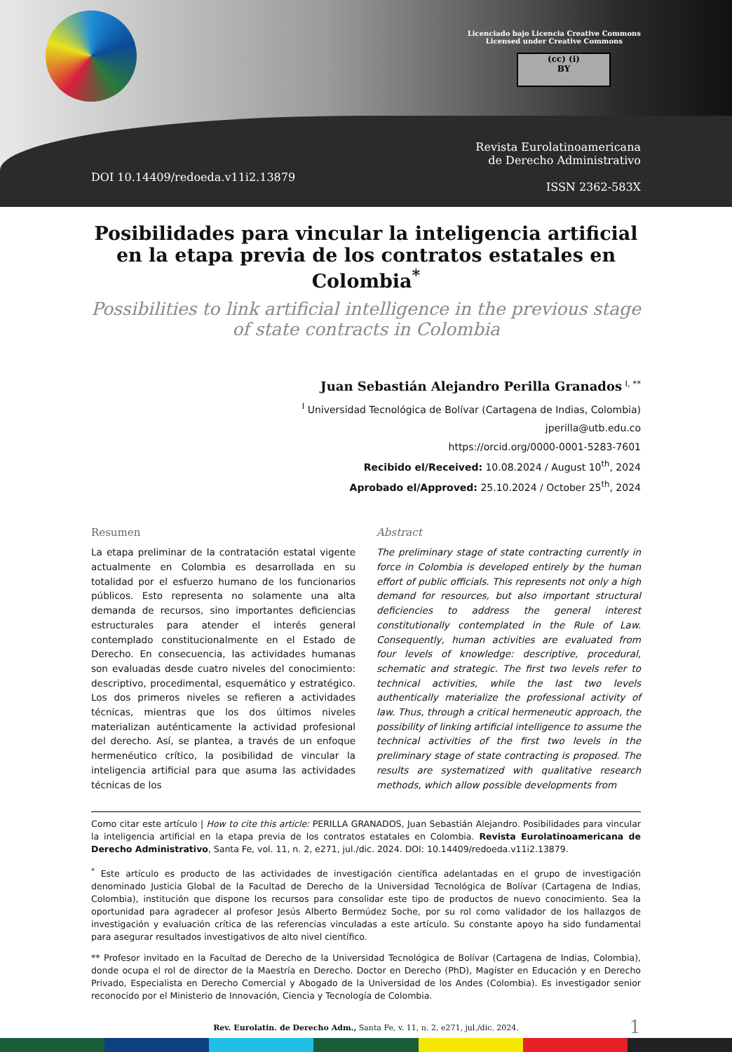Licenciado bajo Licencia Creative Commons
Licensed under Creative Commons
(cc) (i)
BY
Revista Eurolatinoamericana
de Derecho Administrativo
ISSN 2362-583X
DOI 10.14409/redoeda.v11i2.13879
Posibilidades para vincular la inteligencia artificial en la etapa previa de los contratos estatales en Colombia<sup>*</sup>
Possibilities to link artificial intelligence in the previous stage of state contracts in Colombia
Juan Sebastián Alejandro Perilla Granados <sup>I, **</sup>
<sup>I</sup> Universidad Tecnológica de Bolívar (Cartagena de Indias, Colombia)
jperilla@utb.edu.co
https://orcid.org/0000-0001-5283-7601
Recibido el/Received: 10.08.2024 / August 10<sup>th</sup>, 2024
Aprobado el/Approved: 25.10.2024 / October 25<sup>th</sup>, 2024
Resumen
La etapa preliminar de la contratación estatal vigente actualmente en Colombia es desarrollada en su totalidad por el esfuerzo humano de los funcionarios públicos. Esto representa no solamente una alta demanda de recursos, sino importantes deficiencias estructurales para atender el interés general contemplado constitucionalmente en el Estado de Derecho. En consecuencia, las actividades humanas son evaluadas desde cuatro niveles del conocimiento: descriptivo, procedimental, esquemático y estratégico. Los dos primeros niveles se refieren a actividades técnicas, mientras que los dos últimos niveles materializan auténticamente la actividad profesional del derecho. Así, se plantea, a través de un enfoque hermenéutico crítico, la posibilidad de vincular la inteligencia artificial para que asuma las actividades técnicas de los
Abstract
The preliminary stage of state contracting currently in force in Colombia is developed entirely by the human effort of public officials. This represents not only a high demand for resources, but also important structural deficiencies to address the general interest constitutionally contemplated in the Rule of Law. Consequently, human activities are evaluated from four levels of knowledge: descriptive, procedural, schematic and strategic. The first two levels refer to technical activities, while the last two levels authentically materialize the professional activity of law. Thus, through a critical hermeneutic approach, the possibility of linking artificial intelligence to assume the technical activities of the first two levels in the preliminary stage of state contracting is proposed. The results are systematized with qualitative research methods, which allow possible developments from
Como citar este artículo | How to cite this article: PERILLA GRANADOS, Juan Sebastián Alejandro. Posibilidades para vincular la inteligencia artificial en la etapa previa de los contratos estatales en Colombia. Revista Eurolatinoamericana de Derecho Administrativo, Santa Fe, vol. 11, n. 2, e271, jul./dic. 2024. DOI: 10.14409/redoeda.v11i2.13879.
<sup>*</sup> Este artículo es producto de las actividades de investigación científica adelantadas en el grupo de investigación denominado Justicia Global de la Facultad de Derecho de la Universidad Tecnológica de Bolívar (Cartagena de Indias, Colombia), institución que dispone los recursos para consolidar este tipo de productos de nuevo conocimiento. Sea la oportunidad para agradecer al profesor Jesús Alberto Bermúdez Soche, por su rol como validador de los hallazgos de investigación y evaluación crítica de las referencias vinculadas a este artículo. Su constante apoyo ha sido fundamental para asegurar resultados investigativos de alto nivel científico.
** Profesor invitado en la Facultad de Derecho de la Universidad Tecnológica de Bolívar (Cartagena de Indias, Colombia), donde ocupa el rol de director de la Maestría en Derecho. Doctor en Derecho (PhD), Magíster en Educación y en Derecho Privado, Especialista en Derecho Comercial y Abogado de la Universidad de los Andes (Colombia). Es investigador senior reconocido por el Ministerio de Innovación, Ciencia y Tecnología de Colombia.
Rev. Eurolatin. de Derecho Adm., Santa Fe, v. 11, n. 2, e271, jul./dic. 2024. 1